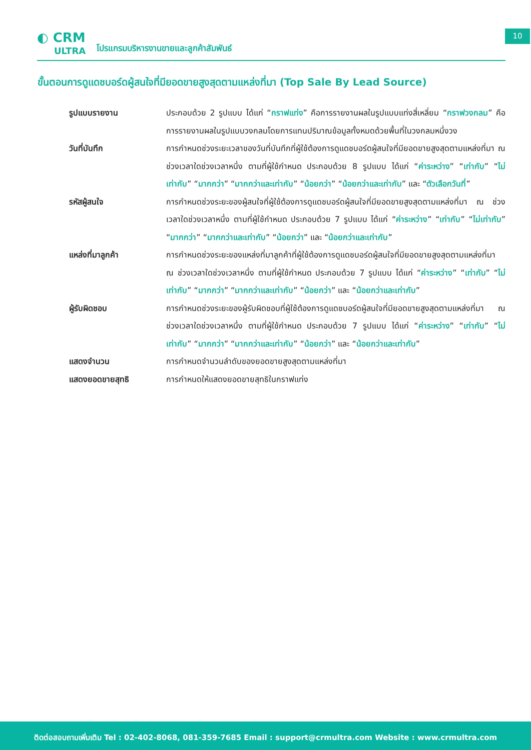◐ CRM
ULTRA
โปรแกรมบริหารงานขายและลูกค้าสัมพันธ์
10
ขั้นตอนการดูแดชบอร์ดผู้สนใจที่มียอดขายสูงสุดตามแหล่งที่มา (Top Sale By Lead Source)
รูปแบบรายงาน ประกอบด้วย 2 รูปแบบ ได้แก่ “กราฟแท่ง” คือการรายงานผลในรูปแบบแท่งสี่เหลี่ยม “กราฟวงกลม” คือการรายงานผลในรูปแบบวงกลมโดยการแทนปริมาณข้อมูลทั้งหมดด้วยพื้นที่ในวงกลมหนึ่งวง
วันที่บันทึก การกำหนดช่วงระยะเวลาของวันที่บันทึกที่ผู้ใช้ต้องการดูแดชบอร์ดผู้สนใจที่มียอดขายสูงสุดตามแหล่งที่มา ณ ช่วงเวลาใดช่วงเวลาหนึ่ง ตามที่ผู้ใช้กำหนด ประกอบด้วย 8 รูปแบบ ได้แก่ “ค่าระหว่าง” “เท่ากับ” “ไม่เท่ากับ” “มากกว่า” “มากกว่าและเท่ากับ” “น้อยกว่า” “น้อยกว่าและเท่ากับ” และ “ตัวเลือกวันที่”
รหัสผู้สนใจ การกำหนดช่วงระยะของผู้สนใจที่ผู้ใช้ต้องการดูแดชบอร์ดผู้สนใจที่มียอดขายสูงสุดตามแหล่งที่มา ณ ช่วงเวลาใดช่วงเวลาหนึ่ง ตามที่ผู้ใช้กำหนด ประกอบด้วย 7 รูปแบบ ได้แก่ “ค่าระหว่าง” “เท่ากับ” “ไม่เท่ากับ” “มากกว่า” “มากกว่าและเท่ากับ” “น้อยกว่า” และ “น้อยกว่าและเท่ากับ”
แหล่งที่มาลูกค้า การกำหนดช่วงระยะของแหล่งที่มาลูกค้าที่ผู้ใช้ต้องการดูแดชบอร์ดผู้สนใจที่มียอดขายสูงสุดตามแหล่งที่มา ณ ช่วงเวลาใดช่วงเวลาหนึ่ง ตามที่ผู้ใช้กำหนด ประกอบด้วย 7 รูปแบบ ได้แก่ “ค่าระหว่าง” “เท่ากับ” “ไม่เท่ากับ” “มากกว่า” “มากกว่าและเท่ากับ” “น้อยกว่า” และ “น้อยกว่าและเท่ากับ”
ผู้รับผิดชอบ การกำหนดช่วงระยะของผู้รับผิดชอบที่ผู้ใช้ต้องการดูแดชบอร์ดผู้สนใจที่มียอดขายสูงสุดตามแหล่งที่มา ณ ช่วงเวลาใดช่วงเวลาหนึ่ง ตามที่ผู้ใช้กำหนด ประกอบด้วย 7 รูปแบบ ได้แก่ “ค่าระหว่าง” “เท่ากับ” “ไม่เท่ากับ” “มากกว่า” “มากกว่าและเท่ากับ” “น้อยกว่า” และ “น้อยกว่าและเท่ากับ”
แสดงจำนวน การกำหนดจำนวนลำดับของยอดขายสูงสุดตามแหล่งที่มา
แสดงยอดขายสุทธิ การกำหนดให้แสดงยอดขายสุทธิในกราฟแท่ง
ติดต่อสอบถามเพิ่มเติม Tel : 02-402-8068, 081-359-7685 Email : support@crmultra.com Website : www.crmultra.com